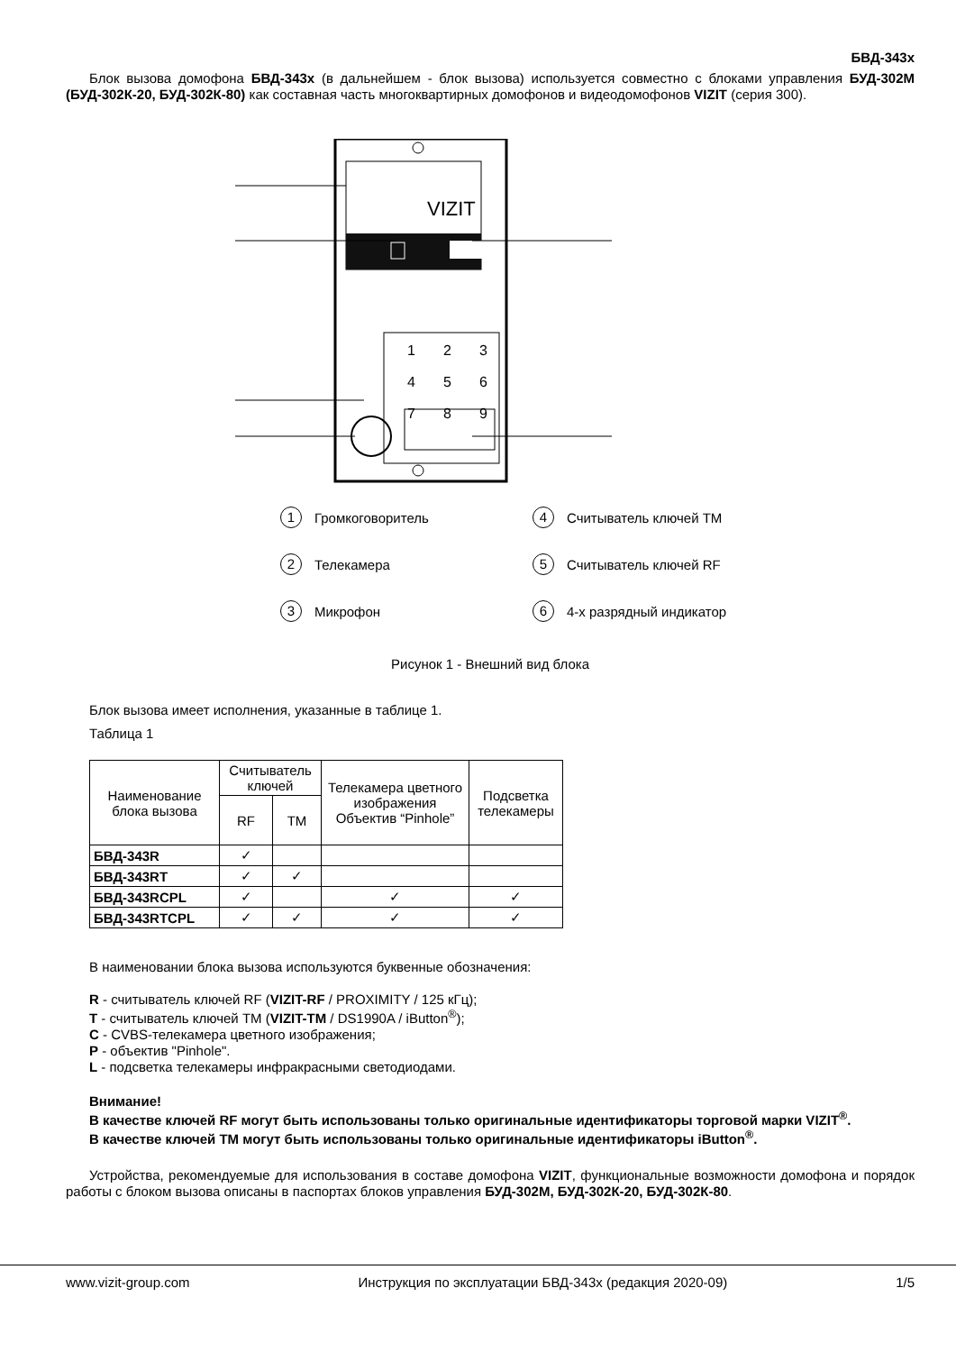БВД-343х
Блок вызова домофона БВД-343х (в дальнейшем - блок вызова) используется совместно с блоками управления БУД-302М (БУД-302К-20, БУД-302К-80) как составная часть многоквартирных домофонов и видеодомофонов VIZIT (серия 300).
VIZIT
1
2
3
4
5
6
7
8
9
1 Громкоговоритель
4 Считыватель ключей TM
2 Телекамера
5 Считыватель ключей RF
3 Микрофон
6 4-х разрядный индикатор
Рисунок 1 - Внешний вид блока
Блок вызова имеет исполнения, указанные в таблице 1.
Таблица 1
| Наименование блока вызова | Считыватель ключей | | Телекамера цветного изображения Объектив “Pinhole” | Подсветка телекамеры |
| --- | --- | --- | --- | --- |
| | RF | TM | | |
| БВД-343R | ✓ | | | |
| БВД-343RT | ✓ | ✓ | | |
| БВД-343RCPL | ✓ | | ✓ | ✓ |
| БВД-343RTCPL | ✓ | ✓ | ✓ | ✓ |
В наименовании блока вызова используются буквенные обозначения:
R - считыватель ключей RF (VIZIT-RF / PROXIMITY / 125 кГц);
T - считыватель ключей TM (VIZIT-TM / DS1990A / iButton<sup>®</sup>);
C - CVBS-телекамера цветного изображения;
P - объектив "Pinhole".
L - подсветка телекамеры инфракрасными светодиодами.
Внимание!
В качестве ключей RF могут быть использованы только оригинальные идентификаторы торговой марки VIZIT<sup>®</sup>.
В качестве ключей TM могут быть использованы только оригинальные идентификаторы iButton<sup>®</sup>.
Устройства, рекомендуемые для использования в составе домофона VIZIT, функциональные возможности домофона и порядок работы с блоком вызова описаны в паспортах блоков управления БУД-302М, БУД-302К-20, БУД-302К-80.
www.vizit-group.com Инструкция по эксплуатации БВД-343х (редакция 2020-09) 1/5